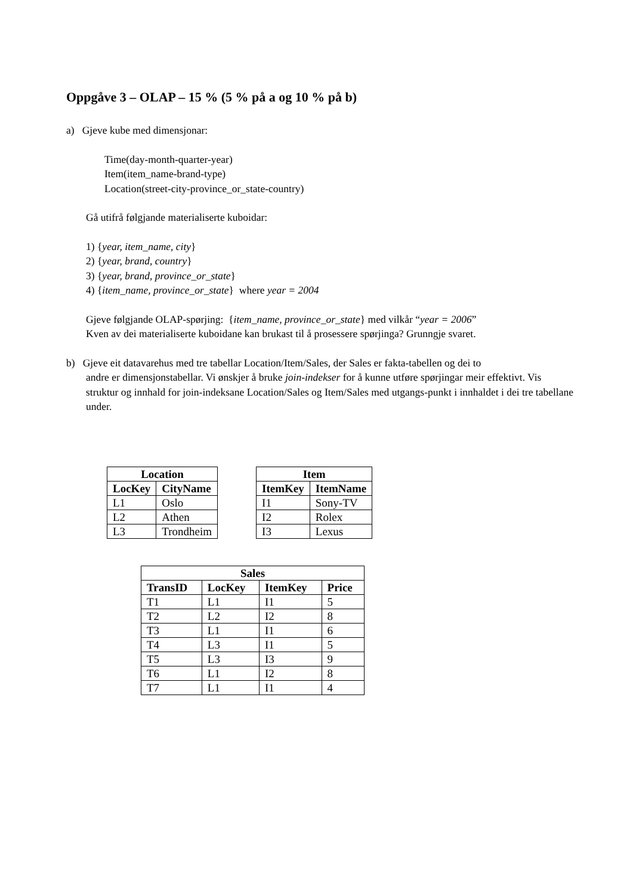Oppgåve 3 – OLAP – 15 % (5 % på a og 10 % på b)
a) Gjeve kube med dimensjonar:
Time(day-month-quarter-year)
Item(item_name-brand-type)
Location(street-city-province_or_state-country)
Gå utifrå følgjande materialiserte kuboidar:
1) {year, item_name, city}
2) {year, brand, country}
3) {year, brand, province_or_state}
4) {item_name, province_or_state} where year = 2004
Gjeve følgjande OLAP-spørjing: {item_name, province_or_state} med vilkår “year = 2006”
Kven av dei materialiserte kuboidane kan brukast til å prosessere spørjinga? Grunngje svaret.
b) Gjeve eit datavarehus med tre tabellar Location/Item/Sales, der Sales er fakta-tabellen og dei to
andre er dimensjonstabellar. Vi ønskjer å bruke join-indekser for å kunne utføre spørjingar meir effektivt. Vis struktur og innhald for join-indeksane Location/Sales og Item/Sales med utgangs-punkt i innhaldet i dei tre tabellane under.
| Location | |
| --- | --- |
| LocKey | CityName |
| L1 | Oslo |
| L2 | Athen |
| L3 | Trondheim |
| Item | |
| --- | --- |
| ItemKey | ItemName |
| I1 | Sony-TV |
| I2 | Rolex |
| I3 | Lexus |
| Sales | | | |
| --- | --- | --- | --- |
| TransID | LocKey | ItemKey | Price |
| T1 | L1 | I1 | 5 |
| T2 | L2 | I2 | 8 |
| T3 | L1 | I1 | 6 |
| T4 | L3 | I1 | 5 |
| T5 | L3 | I3 | 9 |
| T6 | L1 | I2 | 8 |
| T7 | L1 | I1 | 4 |